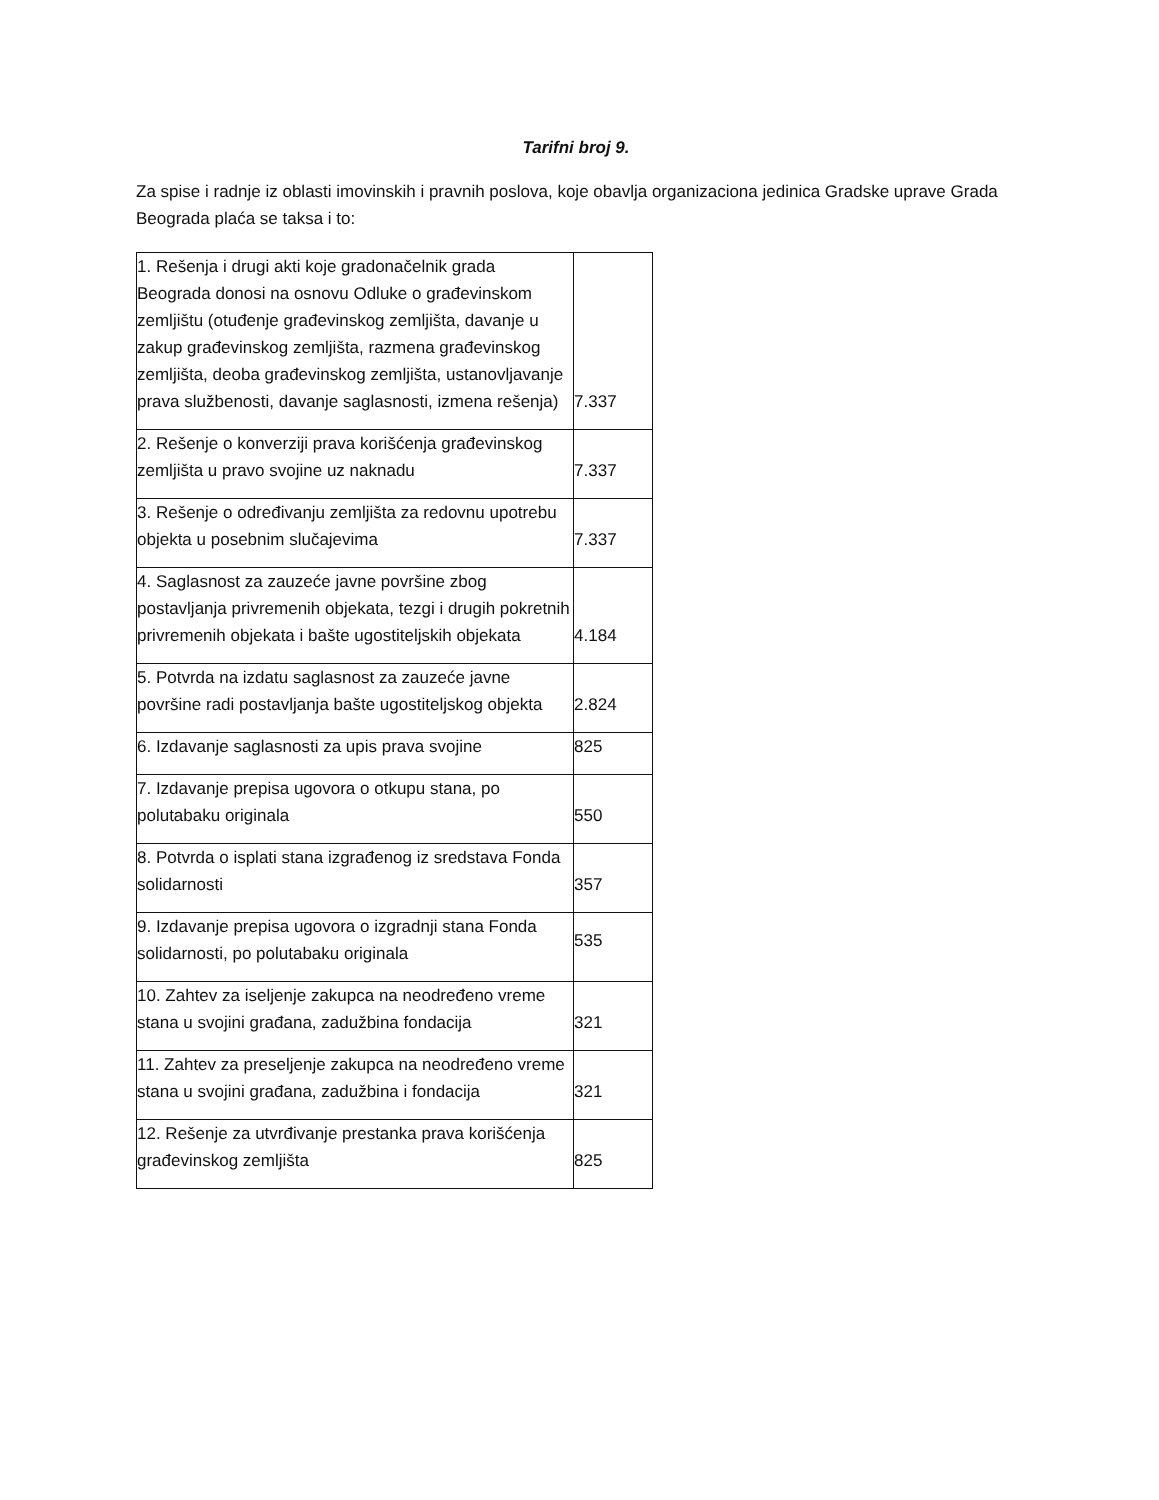Tarifni broj 9.
Za spise i radnje iz oblasti imovinskih i pravnih poslova, koje obavlja organizaciona jedinica Gradske uprave Grada Beograda plaća se taksa i to:
| 1. Rešenja i drugi akti koje gradonačelnik grada Beograda donosi na osnovu Odluke o građevinskom zemljištu (otuđenje građevinskog zemljišta, davanje u zakup građevinskog zemljišta, razmena građevinskog zemljišta, deoba građevinskog zemljišta, ustanovljavanje prava službenosti, davanje saglasnosti, izmena rešenja) | 7.337 |
| 2. Rešenje o konverziji prava korišćenja građevinskog zemljišta u pravo svojine uz naknadu | 7.337 |
| 3. Rešenje o određivanju zemljišta za redovnu upotrebu objekta u posebnim slučajevima | 7.337 |
| 4. Saglasnost za zauzeće javne površine zbog postavljanja privremenih objekata, tezgi i drugih pokretnih privremenih objekata i bašte ugostiteljskih objekata | 4.184 |
| 5. Potvrda na izdatu saglasnost za zauzeće javne površine radi postavljanja bašte ugostiteljskog objekta | 2.824 |
| 6. Izdavanje saglasnosti za upis prava svojine | 825 |
| 7. Izdavanje prepisa ugovora o otkupu stana, po polutabaku originala | 550 |
| 8. Potvrda o isplati stana izgrađenog iz sredstava Fonda solidarnosti | 357 |
| 9. Izdavanje prepisa ugovora o izgradnji stana Fonda solidarnosti, po polutabaku originala | 535 |
| 10. Zahtev za iseljenje zakupca na neodređeno vreme stana u svojini građana, zadužbina fondacija | 321 |
| 11. Zahtev za preseljenje zakupca na neodređeno vreme stana u svojini građana, zadužbina i fondacija | 321 |
| 12. Rešenje za utvrđivanje prestanka prava korišćenja građevinskog zemljišta | 825 |